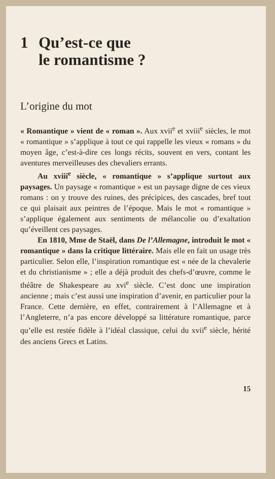1 Qu’est-ce que
le romantisme ?
L’origine du mot
« Romantique » vient de « roman ». Aux xvii<sup>e</sup> et xviii<sup>e</sup> siècles, le mot « romantique » s’applique à tout ce qui rappelle les vieux « romans » du moyen âge, c’est-à-dire ces longs récits, souvent en vers, contant les aventures merveilleuses des chevaliers errants.
Au xviii<sup>e</sup> siècle, « romantique » s’applique surtout aux paysages. Un paysage « romantique » est un paysage digne de ces vieux romans : on y trouve des ruines, des précipices, des cascades, bref tout ce qui plaisait aux peintres de l’époque. Mais le mot « romantique » s’applique également aux sentiments de mélancolie ou d’exaltation qu’éveillent ces paysages.
En 1810, Mme de Staël, dans De l’Allemagne, introduit le mot « romantique » dans la critique littéraire. Mais elle en fait un usage très particulier. Selon elle, l’inspiration romantique est « née de la chevalerie et du christianisme » ; elle a déjà produit des chefs-d’œuvre, comme le théâtre de Shakespeare au xvi<sup>e</sup> siècle. C’est donc une inspiration ancienne ; mais c’est aussi une inspiration d’avenir, en particulier pour la France. Cette dernière, en effet, contrairement à l’Allemagne et à l’Angleterre, n’a pas encore développé sa littérature romantique, parce qu’elle est restée fidèle à l’idéal classique, celui du xvii<sup>e</sup> siècle, hérité des anciens Grecs et Latins.
15